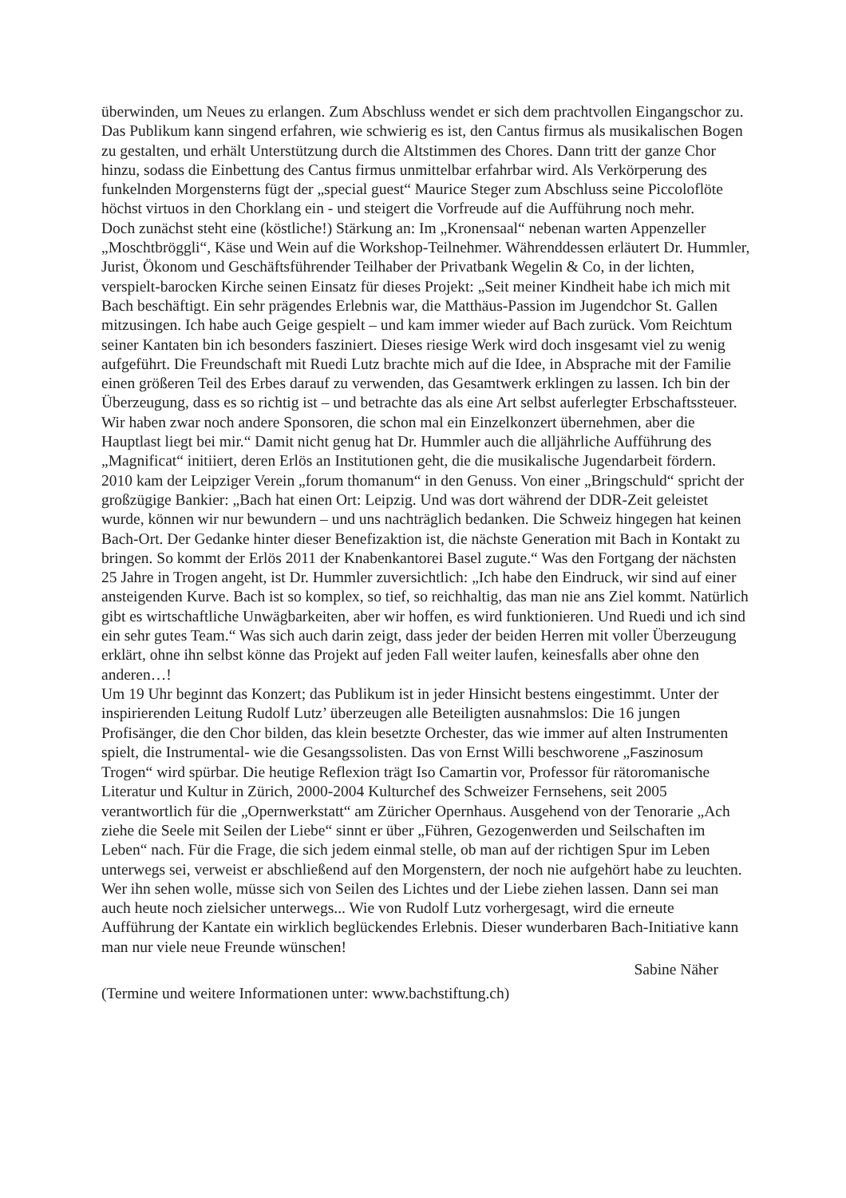überwinden, um Neues zu erlangen. Zum Abschluss wendet er sich dem prachtvollen Eingangschor zu. Das Publikum kann singend erfahren, wie schwierig es ist, den Cantus firmus als musikalischen Bogen zu gestalten, und erhält Unterstützung durch die Altstimmen des Chores. Dann tritt der ganze Chor hinzu, sodass die Einbettung des Cantus firmus unmittelbar erfahrbar wird. Als Verkörperung des funkelnden Morgensterns fügt der „special guest“ Maurice Steger zum Abschluss seine Piccoloflöte höchst virtuos in den Chorklang ein - und steigert die Vorfreude auf die Aufführung noch mehr.
Doch zunächst steht eine (köstliche!) Stärkung an: Im „Kronensaal“ nebenan warten Appenzeller „Moschtbröggli“, Käse und Wein auf die Workshop-Teilnehmer. Währenddessen erläutert Dr. Hummler, Jurist, Ökonom und Geschäftsführender Teilhaber der Privatbank Wegelin & Co, in der lichten, verspielt-barocken Kirche seinen Einsatz für dieses Projekt: „Seit meiner Kindheit habe ich mich mit Bach beschäftigt. Ein sehr prägendes Erlebnis war, die Matthäus-Passion im Jugendchor St. Gallen mitzusingen. Ich habe auch Geige gespielt – und kam immer wieder auf Bach zurück. Vom Reichtum seiner Kantaten bin ich besonders fasziniert. Dieses riesige Werk wird doch insgesamt viel zu wenig aufgeführt. Die Freundschaft mit Ruedi Lutz brachte mich auf die Idee, in Absprache mit der Familie einen größeren Teil des Erbes darauf zu verwenden, das Gesamtwerk erklingen zu lassen. Ich bin der Überzeugung, dass es so richtig ist – und betrachte das als eine Art selbst auferlegter Erbschaftssteuer. Wir haben zwar noch andere Sponsoren, die schon mal ein Einzelkonzert übernehmen, aber die Hauptlast liegt bei mir.“ Damit nicht genug hat Dr. Hummler auch die alljährliche Aufführung des „Magnificat“ initiiert, deren Erlös an Institutionen geht, die die musikalische Jugendarbeit fördern. 2010 kam der Leipziger Verein „forum thomanum“ in den Genuss. Von einer „Bringschuld“ spricht der großzügige Bankier: „Bach hat einen Ort: Leipzig. Und was dort während der DDR-Zeit geleistet wurde, können wir nur bewundern – und uns nachträglich bedanken. Die Schweiz hingegen hat keinen Bach-Ort. Der Gedanke hinter dieser Benefizaktion ist, die nächste Generation mit Bach in Kontakt zu bringen. So kommt der Erlös 2011 der Knabenkantorei Basel zugute.“ Was den Fortgang der nächsten 25 Jahre in Trogen angeht, ist Dr. Hummler zuversichtlich: „Ich habe den Eindruck, wir sind auf einer ansteigenden Kurve. Bach ist so komplex, so tief, so reichhaltig, das man nie ans Ziel kommt. Natürlich gibt es wirtschaftliche Unwägbarkeiten, aber wir hoffen, es wird funktionieren. Und Ruedi und ich sind ein sehr gutes Team.“ Was sich auch darin zeigt, dass jeder der beiden Herren mit voller Überzeugung erklärt, ohne ihn selbst könne das Projekt auf jeden Fall weiter laufen, keinesfalls aber ohne den anderen…!
Um 19 Uhr beginnt das Konzert; das Publikum ist in jeder Hinsicht bestens eingestimmt. Unter der inspirierenden Leitung Rudolf Lutz’ überzeugen alle Beteiligten ausnahmslos: Die 16 jungen Profisänger, die den Chor bilden, das klein besetzte Orchester, das wie immer auf alten Instrumenten spielt, die Instrumental- wie die Gesangssolisten. Das von Ernst Willi beschworene „Faszinosum Trogen“ wird spürbar. Die heutige Reflexion trägt Iso Camartin vor, Professor für rätoromanische Literatur und Kultur in Zürich, 2000-2004 Kulturchef des Schweizer Fernsehens, seit 2005 verantwortlich für die „Opernwerkstatt“ am Züricher Opernhaus. Ausgehend von der Tenorarie „Ach ziehe die Seele mit Seilen der Liebe“ sinnt er über „Führen, Gezogenwerden und Seilschaften im Leben“ nach. Für die Frage, die sich jedem einmal stelle, ob man auf der richtigen Spur im Leben unterwegs sei, verweist er abschließend auf den Morgenstern, der noch nie aufgehört habe zu leuchten. Wer ihn sehen wolle, müsse sich von Seilen des Lichtes und der Liebe ziehen lassen. Dann sei man auch heute noch zielsicher unterwegs... Wie von Rudolf Lutz vorhergesagt, wird die erneute Aufführung der Kantate ein wirklich beglückendes Erlebnis. Dieser wunderbaren Bach-Initiative kann man nur viele neue Freunde wünschen!
Sabine Näher
(Termine und weitere Informationen unter: www.bachstiftung.ch)